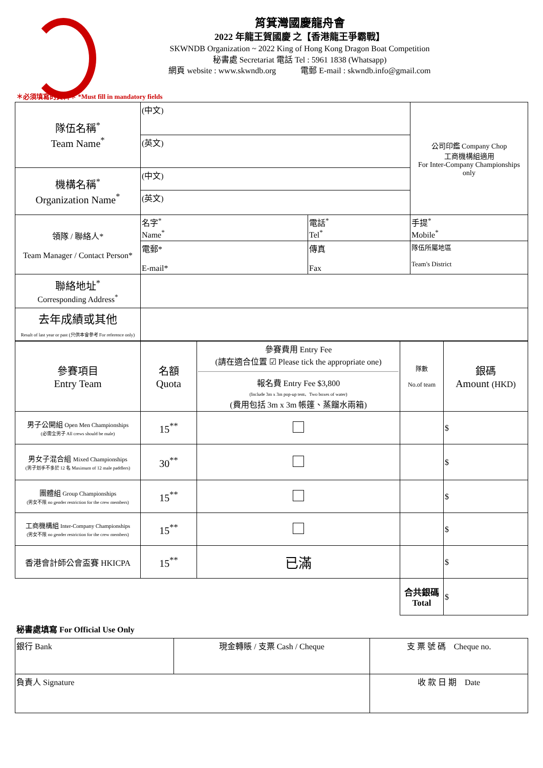筲箕灣國慶龍舟會
2022 年龍王賀國慶 之【香港龍王爭霸戰】
SKWNDB Organization ~ 2022 King of Hong Kong Dragon Boat Competition
秘書處 Secretariat 電話 Tel : 5961 1838 (Whatsapp)
網頁 website : www.skwndb.org 電郵 E-mail : skwndb.info@gmail.com
＊必須填寫的資料＊ *Must fill in mandatory fields
| 隊伍名稱<sup>*</sup> Team Name<sup>*</sup> | (中文) | | 公司印鑑 Company Chop 工商機構組適用 For Inter-Company Championships only |
| | (英文) | | |
| 機構名稱<sup>*</sup> Organization Name<sup>*</sup> | (中文) | | |
| | (英文) | | |
| 領隊 / 聯絡人* Team Manager / Contact Person* | 名字<sup>*</sup> Name<sup>*</sup> | 電話<sup>*</sup> Tel<sup>*</sup> | 手提<sup>*</sup> Mobile<sup>*</sup> |
| | 電郵* E-mail* | 傳真 Fax | 隊伍所屬地區 Team's District |
| 聯絡地址<sup>*</sup> Corresponding Address<sup>*</sup> | | | |
| 去年成績或其他 Result of last year or past (只供本會參考 For reference only) | | | |
| 參賽項目 Entry Team | 名額 Quota | 參賽費用 Entry Fee (請在適合位置 ☑ Please tick the appropriate one) 報名費 Entry Fee $3,800 (Include 3m x 3m pop-up tent、Two boxes of water) (費用包括 3m x 3m 帳篷、蒸餾水兩箱) | 隊數 No.of team | 銀碼 Amount (HKD) |
| 男子公開組 Open Men Championships (必需全男子 All crews should be male) | 15<sup>**</sup> | | | $ |
| 男女子混合組 Mixed Championships (男子划手不多於 12 名 Maximum of 12 male paddlers) | 30<sup>**</sup> | | | $ |
| 團體組 Group Championships (男女不限 no gender restriction for the crew members) | 15<sup>**</sup> | | | $ |
| 工商機構組 Inter-Company Championships (男女不限 no gender restriction for the crew members) | 15<sup>**</sup> | | | $ |
| 香港會計師公會盃賽 HKICPA | 15<sup>**</sup> | 已滿 | | $ |
| | | | 合共銀碼 Total | $ |
秘書處填寫 For Official Use Only
| 銀行 Bank | 現金轉賬 / 支票 Cash / Cheque | 支 票 號 碼 Cheque no. |
| 負責人 Signature | | 收 款 日 期 Date |